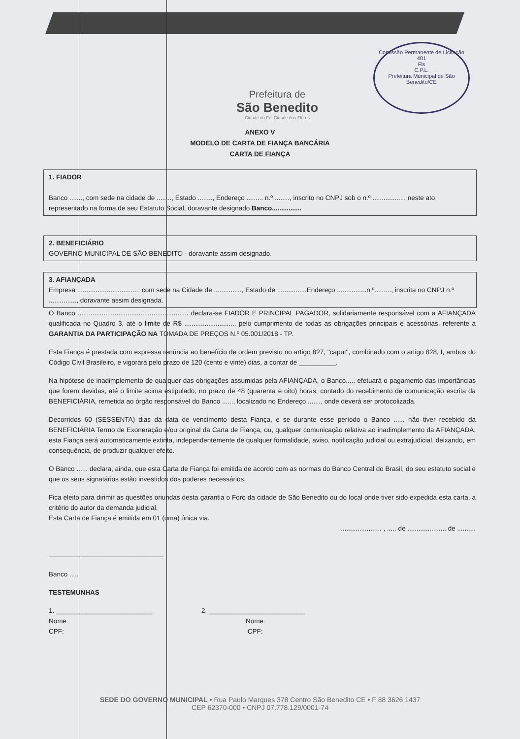Comissão Permanente de Licitação
401
Fls
C.P.L.
Prefeitura Municipal de São Benedito/CE
Prefeitura de
São Benedito
Cidade da Fé, Cidade das Flores
ANEXO V
MODELO DE CARTA DE FIANÇA BANCÁRIA
CARTA DE FIANÇA
1. FIADOR
Banco ......., com sede na cidade de ........, Estado ........, Endereço ......... n.º ........, inscrito no CNPJ sob o n.º .................. neste ato representado na forma de seu Estatuto Social, doravante designado Banco................
2. BENEFICIÁRIO
GOVERNO MUNICIPAL DE SÃO BENEDITO - doravante assim designado.
3. AFIANÇADA
Empresa .................................. com sede na Cidade de ..............., Estado de ................Endereço ................n.º........., inscrita no CNPJ n.º ..............., doravante assim designada.
O Banco ............................................................ declara-se FIADOR E PRINCIPAL PAGADOR, solidariamente responsável com a AFIANÇADA qualificada no Quadro 3, até o limite de R$ ..........................., pelo cumprimento de todas as obrigações principais e acessórias, referente à GARANTIA DA PARTICIPAÇÃO NA TOMADA DE PREÇOS N.º 05.001/2018 - TP.
Esta Fiança é prestada com expressa renúncia ao benefício de ordem previsto no artigo 827, "caput", combinado com o artigo 828, I, ambos do Código Civil Brasileiro, e vigorará pelo prazo de 120 (cento e vinte) dias, a contar de __________.
Na hipótese de inadimplemento de qualquer das obrigações assumidas pela AFIANÇADA, o Banco..... efetuará o pagamento das importâncias que forem devidas, até o limite acima estipulado, no prazo de 48 (quarenta e oito) horas, contado do recebimento de comunicação escrita da BENEFICIÁRIA, remetida ao órgão responsável do Banco ......, localizado no Endereço ......., onde deverá ser protocolizada.
Decorridos 60 (SESSENTA) dias da data de vencimento desta Fiança, e se durante esse período o Banco ...... não tiver recebido da BENEFICIÁRIA Termo de Exoneração e/ou original da Carta de Fiança, ou, qualquer comunicação relativa ao inadimplemento da AFIANÇADA, esta Fiança será automaticamente extinta, independentemente de qualquer formalidade, aviso, notificação judicial ou extrajudicial, deixando, em consequência, de produzir qualquer efeito.
O Banco ...... declara, ainda, que esta Carta de Fiança foi emitida de acordo com as normas do Banco Central do Brasil, do seu estatuto social e que os seus signatários estão investidos dos poderes necessários.
Fica eleito para dirimir as questões oriundas desta garantia o Foro da cidade de São Benedito ou do local onde tiver sido expedida esta carta, a critério do autor da demanda judicial.
Esta Carta de Fiança é emitida em 01 (uma) única via.
...................... , ..... de ..................... de ..........
_______________________________
Banco .....
TESTEMUNHAS
1. __________________________
Nome:
CPF:
2. __________________________
Nome:
CPF:
SEDE DO GOVERNO MUNICIPAL • Rua Paulo Marques 378 Centro São Benedito CE • F 88 3626 1437
CEP 62370-000 • CNPJ 07.778.129/0001-74